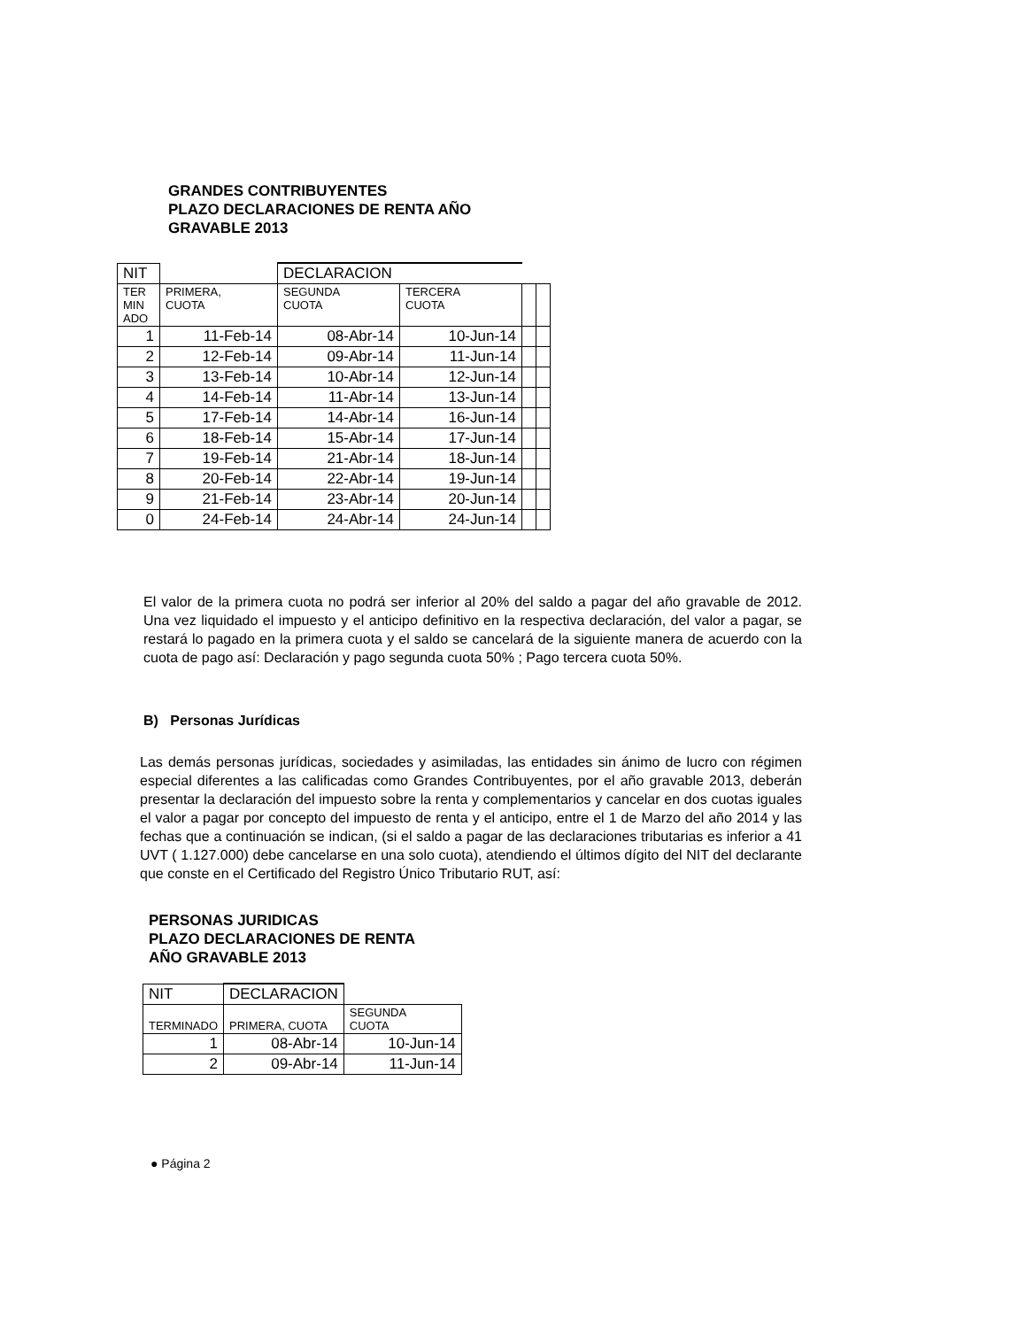GRANDES CONTRIBUYENTES
PLAZO DECLARACIONES DE RENTA AÑO
GRAVABLE 2013
| NIT | | DECLARACION | | | |
| --- | --- | --- | --- | --- | --- |
| TER MIN ADO | PRIMERA, CUOTA | SEGUNDA CUOTA | TERCERA CUOTA | | |
| 1 | 11-Feb-14 | 08-Abr-14 | 10-Jun-14 | | |
| 2 | 12-Feb-14 | 09-Abr-14 | 11-Jun-14 | | |
| 3 | 13-Feb-14 | 10-Abr-14 | 12-Jun-14 | | |
| 4 | 14-Feb-14 | 11-Abr-14 | 13-Jun-14 | | |
| 5 | 17-Feb-14 | 14-Abr-14 | 16-Jun-14 | | |
| 6 | 18-Feb-14 | 15-Abr-14 | 17-Jun-14 | | |
| 7 | 19-Feb-14 | 21-Abr-14 | 18-Jun-14 | | |
| 8 | 20-Feb-14 | 22-Abr-14 | 19-Jun-14 | | |
| 9 | 21-Feb-14 | 23-Abr-14 | 20-Jun-14 | | |
| 0 | 24-Feb-14 | 24-Abr-14 | 24-Jun-14 | | |
El valor de la primera cuota no podrá ser inferior al 20% del saldo a pagar del año gravable de 2012. Una vez liquidado el impuesto y el anticipo definitivo en la respectiva declaración, del valor a pagar, se restará lo pagado en la primera cuota y el saldo se cancelará de la siguiente manera de acuerdo con la cuota de pago así: Declaración y pago segunda cuota 50% ; Pago tercera cuota 50%.
B) Personas Jurídicas
Las demás personas jurídicas, sociedades y asimiladas, las entidades sin ánimo de lucro con régimen especial diferentes a las calificadas como Grandes Contribuyentes, por el año gravable 2013, deberán presentar la declaración del impuesto sobre la renta y complementarios y cancelar en dos cuotas iguales el valor a pagar por concepto del impuesto de renta y el anticipo, entre el 1 de Marzo del año 2014 y las fechas que a continuación se indican, (si el saldo a pagar de las declaraciones tributarias es inferior a 41 UVT ( 1.127.000) debe cancelarse en una solo cuota), atendiendo el últimos dígito del NIT del declarante que conste en el Certificado del Registro Único Tributario RUT, así:
PERSONAS JURIDICAS
PLAZO DECLARACIONES DE RENTA
AÑO GRAVABLE 2013
| NIT | DECLARACION | |
| --- | --- | --- |
| TERMINADO | PRIMERA, CUOTA | SEGUNDA CUOTA |
| 1 | 08-Abr-14 | 10-Jun-14 |
| 2 | 09-Abr-14 | 11-Jun-14 |
● Página 2